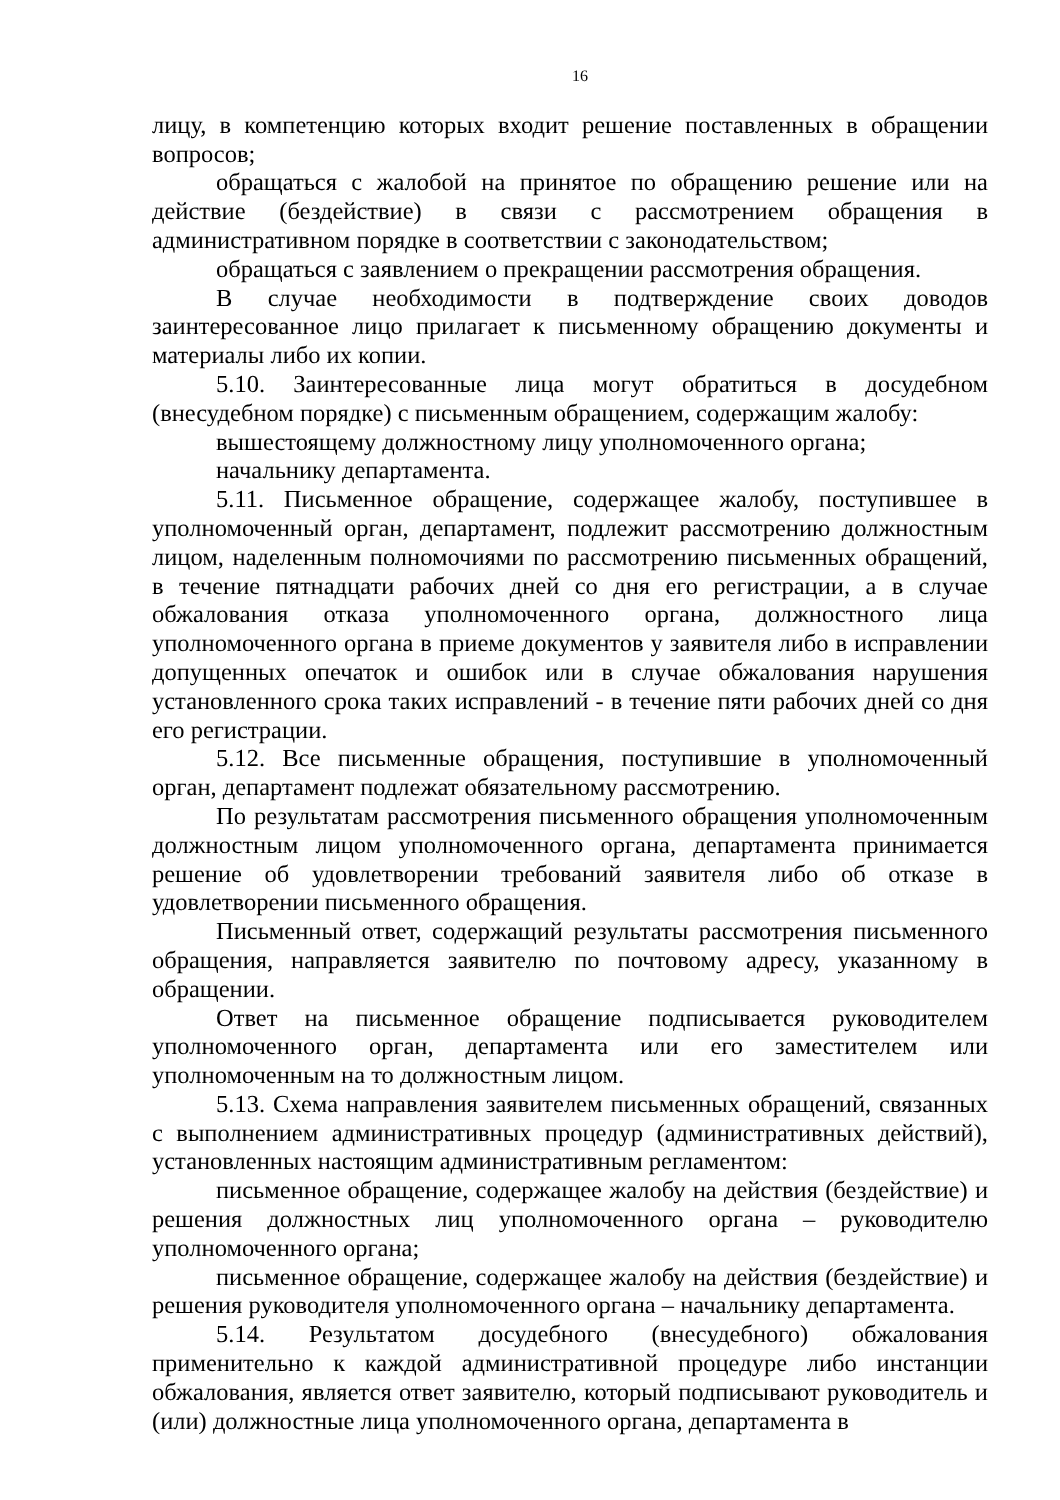16
лицу, в компетенцию которых входит решение поставленных в обращении вопросов;
обращаться с жалобой на принятое по обращению решение или на действие (бездействие) в связи с рассмотрением обращения в административном порядке в соответствии с законодательством;
обращаться с заявлением о прекращении рассмотрения обращения.
В случае необходимости в подтверждение своих доводов заинтересованное лицо прилагает к письменному обращению документы и материалы либо их копии.
5.10. Заинтересованные лица могут обратиться в досудебном (внесудебном порядке) с письменным обращением, содержащим жалобу:
вышестоящему должностному лицу уполномоченного органа;
начальнику департамента.
5.11. Письменное обращение, содержащее жалобу, поступившее в уполномоченный орган, департамент, подлежит рассмотрению должностным лицом, наделенным полномочиями по рассмотрению письменных обращений, в течение пятнадцати рабочих дней со дня его регистрации, а в случае обжалования отказа уполномоченного органа, должностного лица уполномоченного органа в приеме документов у заявителя либо в исправлении допущенных опечаток и ошибок или в случае обжалования нарушения установленного срока таких исправлений - в течение пяти рабочих дней со дня его регистрации.
5.12. Все письменные обращения, поступившие в уполномоченный орган, департамент подлежат обязательному рассмотрению.
По результатам рассмотрения письменного обращения уполномоченным должностным лицом уполномоченного органа, департамента принимается решение об удовлетворении требований заявителя либо об отказе в удовлетворении письменного обращения.
Письменный ответ, содержащий результаты рассмотрения письменного обращения, направляется заявителю по почтовому адресу, указанному в обращении.
Ответ на письменное обращение подписывается руководителем уполномоченного орган, департамента или его заместителем или уполномоченным на то должностным лицом.
5.13. Схема направления заявителем письменных обращений, связанных с выполнением административных процедур (административных действий), установленных настоящим административным регламентом:
письменное обращение, содержащее жалобу на действия (бездействие) и решения должностных лиц уполномоченного органа – руководителю уполномоченного органа;
письменное обращение, содержащее жалобу на действия (бездействие) и решения руководителя уполномоченного органа – начальнику департамента.
5.14. Результатом досудебного (внесудебного) обжалования применительно к каждой административной процедуре либо инстанции обжалования, является ответ заявителю, который подписывают руководитель и (или) должностные лица уполномоченного органа, департамента в